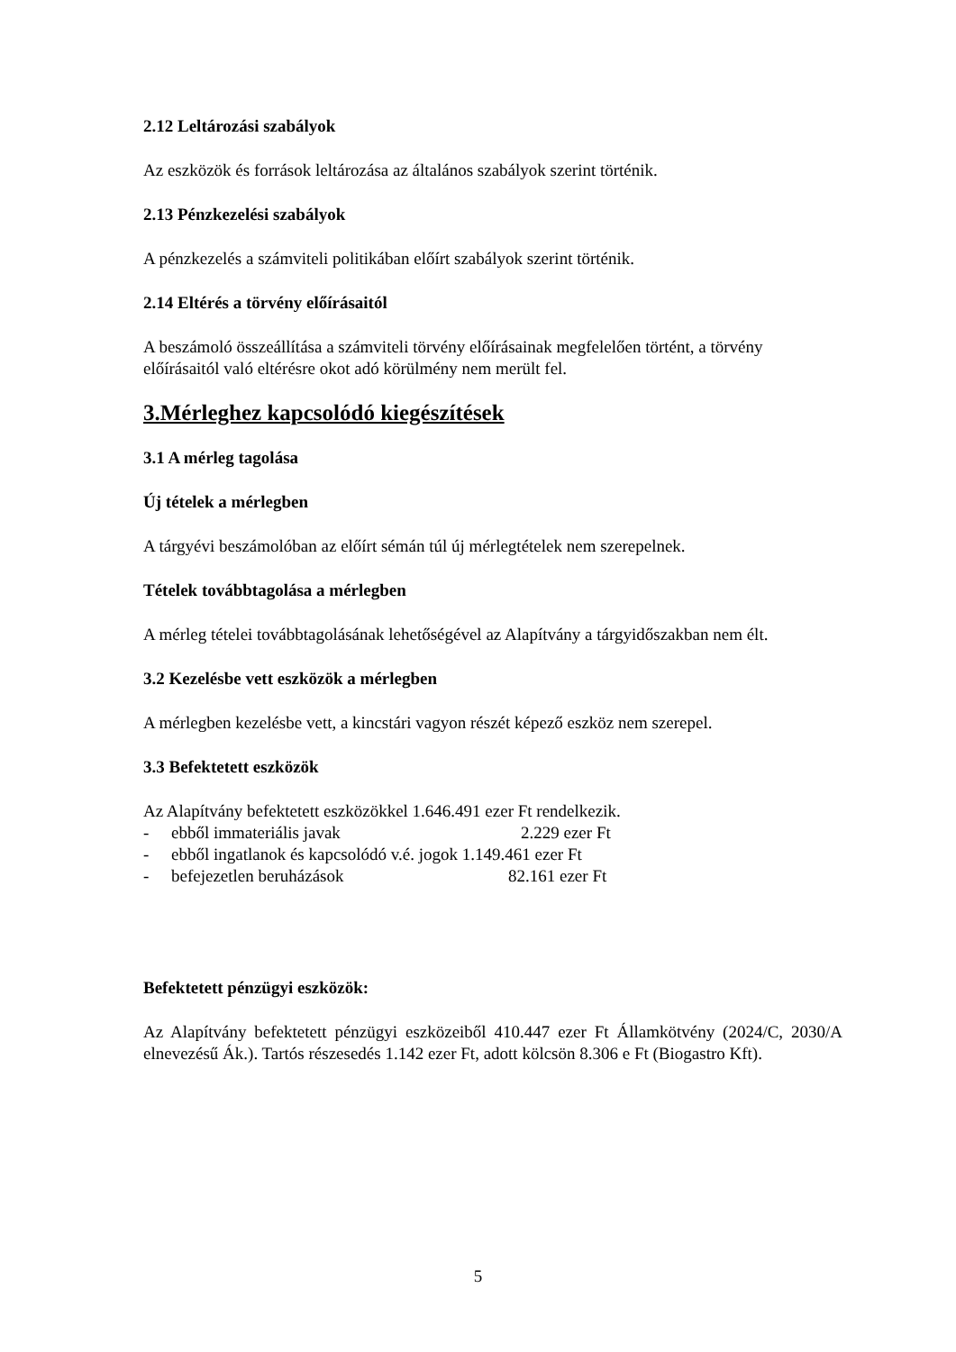2.12 Leltározási szabályok
Az eszközök és források leltározása az általános szabályok szerint történik.
2.13 Pénzkezelési szabályok
A pénzkezelés a számviteli politikában előírt szabályok szerint történik.
2.14 Eltérés a törvény előírásaitól
A beszámoló összeállítása a számviteli törvény előírásainak megfelelően történt, a törvény előírásaitól való eltérésre okot adó körülmény nem merült fel.
3.Mérleghez kapcsolódó kiegészítések
3.1 A mérleg tagolása
Új tételek a mérlegben
A tárgyévi beszámolóban az előírt sémán túl új mérlegtételek nem szerepelnek.
Tételek továbbtagolása a mérlegben
A mérleg tételei továbbtagolásának lehetőségével az Alapítvány a tárgyidőszakban nem élt.
3.2 Kezelésbe vett eszközök a mérlegben
A mérlegben kezelésbe vett, a kincstári vagyon részét képező eszköz nem szerepel.
3.3 Befektetett eszközök
Az Alapítvány befektetett eszközökkel 1.646.491 ezer Ft rendelkezik.
- ebből immateriális javak 2.229 ezer Ft
- ebből ingatlanok és kapcsolódó v.é. jogok 1.149.461 ezer Ft
- befejezetlen beruházások 82.161 ezer Ft
Befektetett pénzügyi eszközök:
Az Alapítvány befektetett pénzügyi eszközeiből 410.447 ezer Ft Államkötvény (2024/C, 2030/A elnevezésű Ák.). Tartós részesedés 1.142 ezer Ft, adott kölcsön 8.306 e Ft (Biogastro Kft).
5